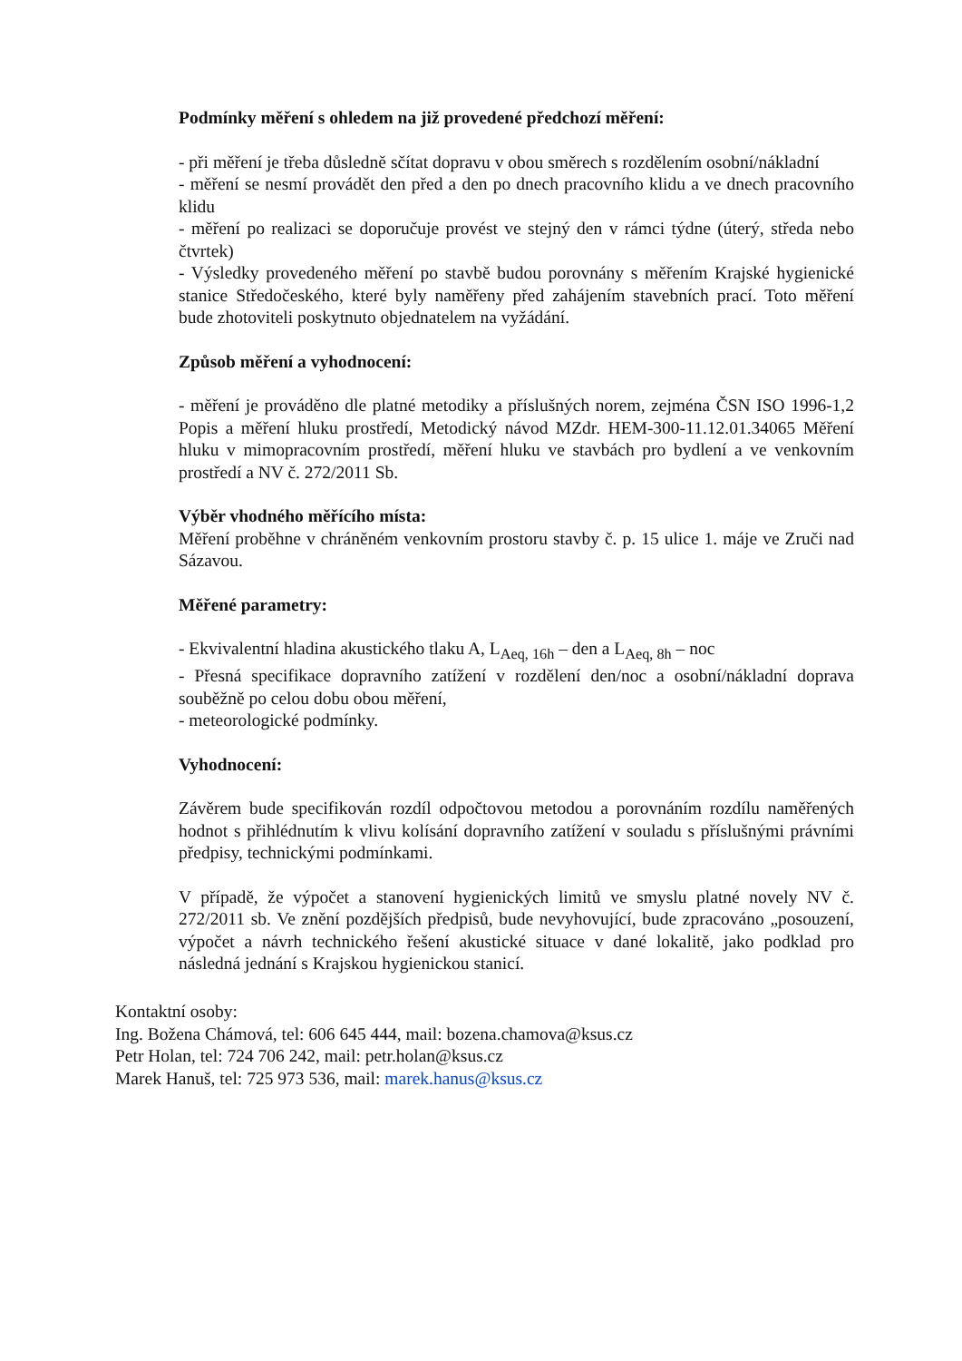Podmínky měření s ohledem na již provedené předchozí měření:
- při měření je třeba důsledně sčítat dopravu v obou směrech s rozdělením osobní/nákladní
- měření se nesmí provádět den před a den po dnech pracovního klidu a ve dnech pracovního klidu
- měření po realizaci se doporučuje provést ve stejný den v rámci týdne (úterý, středa nebo čtvrtek)
- Výsledky provedeného měření po stavbě budou porovnány s měřením Krajské hygienické stanice Středočeského, které byly naměřeny před zahájením stavebních prací. Toto měření bude zhotoviteli poskytnuto objednatelem na vyžádání.
Způsob měření a vyhodnocení:
- měření je prováděno dle platné metodiky a příslušných norem, zejména ČSN ISO 1996-1,2 Popis a měření hluku prostředí, Metodický návod MZdr. HEM-300-11.12.01.34065 Měření hluku v mimopracovním prostředí, měření hluku ve stavbách pro bydlení a ve venkovním prostředí a NV č. 272/2011 Sb.
Výběr vhodného měřícího místa:
Měření proběhne v chráněném venkovním prostoru stavby č. p. 15 ulice 1. máje ve Zruči nad Sázavou.
Měřené parametry:
- Ekvivalentní hladina akustického tlaku A, L<sub>Aeq, 16h</sub> – den a L<sub>Aeq, 8h</sub> – noc
- Přesná specifikace dopravního zatížení v rozdělení den/noc a osobní/nákladní doprava souběžně po celou dobu obou měření,
- meteorologické podmínky.
Vyhodnocení:
Závěrem bude specifikován rozdíl odpočtovou metodou a porovnáním rozdílu naměřených hodnot s přihlédnutím k vlivu kolísání dopravního zatížení v souladu s příslušnými právními předpisy, technickými podmínkami.
V případě, že výpočet a stanovení hygienických limitů ve smyslu platné novely NV č. 272/2011 sb. Ve znění pozdějších předpisů, bude nevyhovující, bude zpracováno „posouzení, výpočet a návrh technického řešení akustické situace v dané lokalitě, jako podklad pro následná jednání s Krajskou hygienickou stanicí.
Kontaktní osoby:
Ing. Božena Chámová, tel: 606 645 444, mail: bozena.chamova@ksus.cz
Petr Holan, tel: 724 706 242, mail: petr.holan@ksus.cz
Marek Hanuš, tel: 725 973 536, mail: marek.hanus@ksus.cz